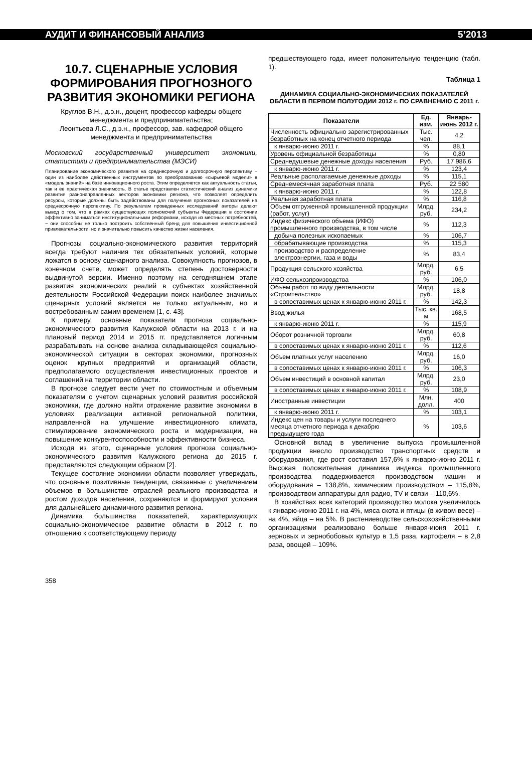АУДИТ И ФИНАНСОВЫЙ АНАЛИЗ 5’2013
10.7. СЦЕНАРНЫЕ УСЛОВИЯ ФОРМИРОВАНИЯ ПРОГНОЗНОГО РАЗВИТИЯ ЭКОНОМИКИ РЕГИОНА
Круглов В.Н., д.э.н., доцент, профессор кафедры общего менеджмента и предпринимательства;
Леонтьева Л.С., д.э.н., профессор, зав. кафедрой общего менеджмента и предпринимательства
Московский государственный университет экономики, статистики и предпринимательства (МЭСИ)
Планирование экономического развития на среднесрочную и долгосрочную перспективу − один из наиболее действенных инструментов по преобразованию «сырьевой модели» в «модель знаний» на базе инновационного роста. Этим определяется как актуальность статьи, так и ее практическая значимость. В статье представлен статистический анализ динамики развития разнонаправленных векторов экономики региона, что позволяет определить ресурсы, которые должны быть задействованы для получения прогнозных показателей на среднесрочную перспективу. По результатам проведенных исследований авторы делают вывод о том, что в рамках существующих полномочий субъекты Федерации в состоянии эффективно заниматься институциональными реформами, исходя из местных потребностей, − они способны не только построить собственный бренд для повышения инвестиционной привлекательности, но и значительно повысить качество жизни населения.
Прогнозы социально-экономического развития территорий всегда требуют наличия тех обязательных условий, которые ложатся в основу сценарного анализа. Совокупность прогнозов, в конечном счете, может определять степень достоверности выдвинутой версии. Именно поэтому на сегодняшнем этапе развития экономических реалий в субъектах хозяйственной деятельности Российской Федерации поиск наиболее значимых сценарных условий является не только актуальным, но и востребованным самим временем [1, с. 43].
К примеру, основные показатели прогноза социально-экономического развития Калужской области на 2013 г. и на плановый период 2014 и 2015 гг. представляется логичным разрабатывать на основе анализа складывающейся социально-экономической ситуации в секторах экономики, прогнозных оценок крупных предприятий и организаций области, предполагаемого осуществления инвестиционных проектов и соглашений на территории области.
В прогнозе следует вести учет по стоимостным и объемным показателям с учетом сценарных условий развития российской экономики, где должно найти отражение развитие экономики в условиях реализации активной региональной политики, направленной на улучшение инвестиционного климата, стимулирование экономического роста и модернизации, на повышение конкурентоспособности и эффективности бизнеса.
Исходя из этого, сценарные условия прогноза социально-экономического развития Калужского региона до 2015 г. представляются следующим образом [2].
Текущее состояние экономики области позволяет утверждать, что основные позитивные тенденции, связанные с увеличением объемов в большинстве отраслей реального производства и ростом доходов населения, сохраняются и формируют условия для дальнейшего динамичного развития региона.
Динамика большинства показателей, характеризующих социально-экономическое развитие области в 2012 г. по отношению к соответствующему периоду
предшествующего года, имеет положительную тенденцию (табл. 1).
Таблица 1
ДИНАМИКА СОЦИАЛЬНО-ЭКОНОМИЧЕСКИХ ПОКАЗАТЕЛЕЙ ОБЛАСТИ В ПЕРВОМ ПОЛУГОДИИ 2012 г. ПО СРАВНЕНИЮ С 2011 г.
| Показатели | Ед. изм. | Январь-июнь 2012 г. |
| --- | --- | --- |
| Численность официально зарегистрированных безработных на конец отчетного периода | Тыс. чел. | 4,2 |
| к январю-июню 2011 г. | % | 88,1 |
| Уровень официальной безработицы | % | 0,80 |
| Среднедушевые денежные доходы населения | Руб. | 17 986,6 |
| к январю-июню 2011 г. | % | 123,4 |
| Реальные располагаемые денежные доходы | % | 115,1 |
| Среднемесячная заработная плата | Руб. | 22 580 |
| к январю-июню 2011 г. | % | 122,8 |
| Реальная заработная плата | % | 116,8 |
| Объем отгруженной промышленной продукции (работ, услуг) | Млрд. руб. | 234,2 |
| Индекс физического объема (ИФО) промышленного производства, в том числе | % | 112,3 |
| добыча полезных ископаемых | % | 106,7 |
| обрабатывающие производства | % | 115,3 |
| производство и распределение электроэнергии, газа и воды | % | 83,4 |
| Продукция сельского хозяйства | Млрд. руб. | 6,5 |
| ИФО сельхозпроизводства | % | 106,0 |
| Объем работ по виду деятельности «Строительство» | Млрд. руб. | 18,8 |
| в сопоставимых ценах к январю-июню 2011 г. | % | 142,3 |
| Ввод жилья | Тыс. кв. м | 168,5 |
| к январю-июню 2011 г. | % | 115,9 |
| Оборот розничной торговли | Млрд. руб. | 60,8 |
| в сопоставимых ценах к январю-июню 2011 г. | % | 112,6 |
| Объем платных услуг населению | Млрд. руб. | 16,0 |
| в сопоставимых ценах к январю-июню 2011 г. | % | 106,3 |
| Объем инвестиций в основной капитал | Млрд. руб. | 23,0 |
| в сопоставимых ценах к январю-июню 2011 г. | % | 108,9 |
| Иностранные инвестиции | Млн. долл. | 400 |
| к январю-июню 2011 г. | % | 103,1 |
| Индекс цен на товары и услуги последнего месяца отчетного периода к декабрю предыдущего года | % | 103,6 |
Основной вклад в увеличение выпуска промышленной продукции внесло производство транспортных средств и оборудования, где рост составил 157,6% к январю-июню 2011 г. Высокая положительная динамика индекса промышленного производства поддерживается производством машин и оборудования – 138,8%, химическим производством – 115,8%, производством аппаратуры для радио, TV и связи – 110,6%.
В хозяйствах всех категорий производство молока увеличилось к январю-июню 2011 г. на 4%, мяса скота и птицы (в живом весе) – на 4%, яйца – на 5%. В растениеводстве сельскохозяйственными организациями реализовано больше января-июня 2011 г. зерновых и зернобобовых культур в 1,5 раза, картофеля – в 2,8 раза, овощей – 109%.
358